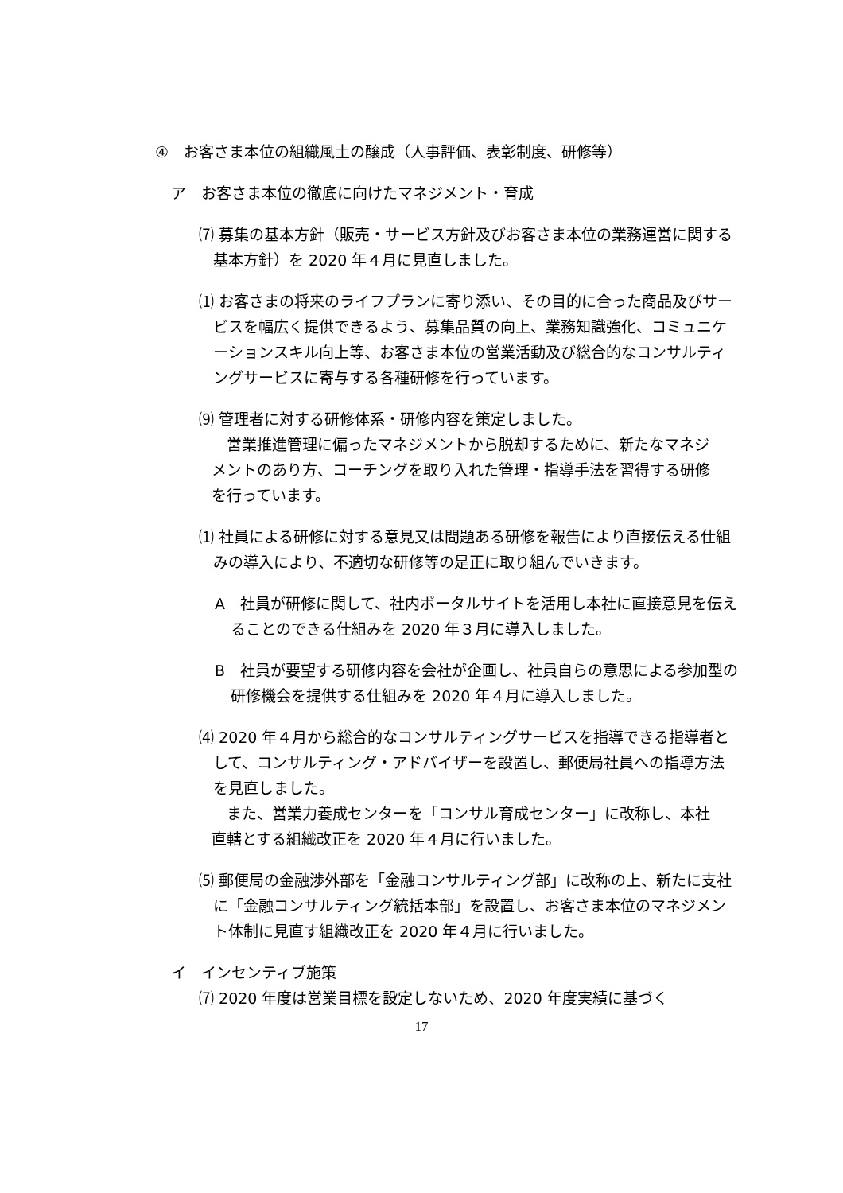④　お客さま本位の組織風土の醸成（人事評価、表彰制度、研修等）
ア　お客さま本位の徹底に向けたマネジメント・育成
⑺ 募集の基本方針（販売・サービス方針及びお客さま本位の業務運営に関する基本方針）を 2020 年４月に見直しました。
⑴ お客さまの将来のライフプランに寄り添い、その目的に合った商品及びサービスを幅広く提供できるよう、募集品質の向上、業務知識強化、コミュニケーションスキル向上等、お客さま本位の営業活動及び総合的なコンサルティングサービスに寄与する各種研修を行っています。
⑼ 管理者に対する研修体系・研修内容を策定しました。
営業推進管理に偏ったマネジメントから脱却するために、新たなマネジメントのあり方、コーチングを取り入れた管理・指導手法を習得する研修を行っています。
⑴ 社員による研修に対する意見又は問題ある研修を報告により直接伝える仕組みの導入により、不適切な研修等の是正に取り組んでいきます。
A　社員が研修に関して、社内ポータルサイトを活用し本社に直接意見を伝えることのできる仕組みを 2020 年３月に導入しました。
B　社員が要望する研修内容を会社が企画し、社員自らの意思による参加型の研修機会を提供する仕組みを 2020 年４月に導入しました。
⑷ 2020 年４月から総合的なコンサルティングサービスを指導できる指導者として、コンサルティング・アドバイザーを設置し、郵便局社員への指導方法を見直しました。
また、営業力養成センターを「コンサル育成センター」に改称し、本社直轄とする組織改正を 2020 年４月に行いました。
⑸ 郵便局の金融渉外部を「金融コンサルティング部」に改称の上、新たに支社に「金融コンサルティング統括本部」を設置し、お客さま本位のマネジメント体制に見直す組織改正を 2020 年４月に行いました。
イ　インセンティブ施策
⑺ 2020 年度は営業目標を設定しないため、2020 年度実績に基づく
17